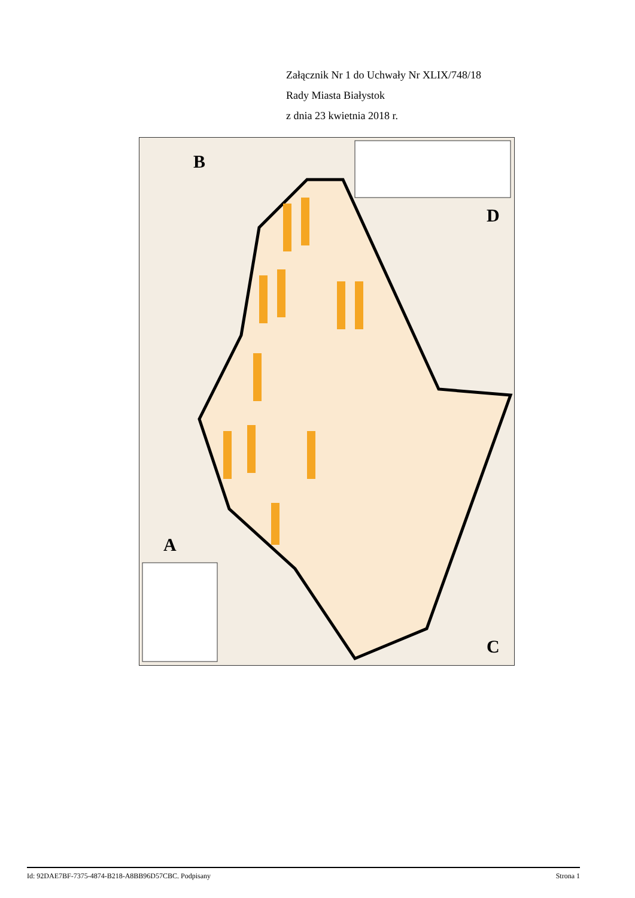Załącznik Nr 1 do Uchwały Nr XLIX/748/18
Rady Miasta Białystok
z dnia 23 kwietnia 2018 r.
B
A
D
C
Id: 92DAE7BF-7375-4874-B218-A8BB96D57CBC. Podpisany Strona 1